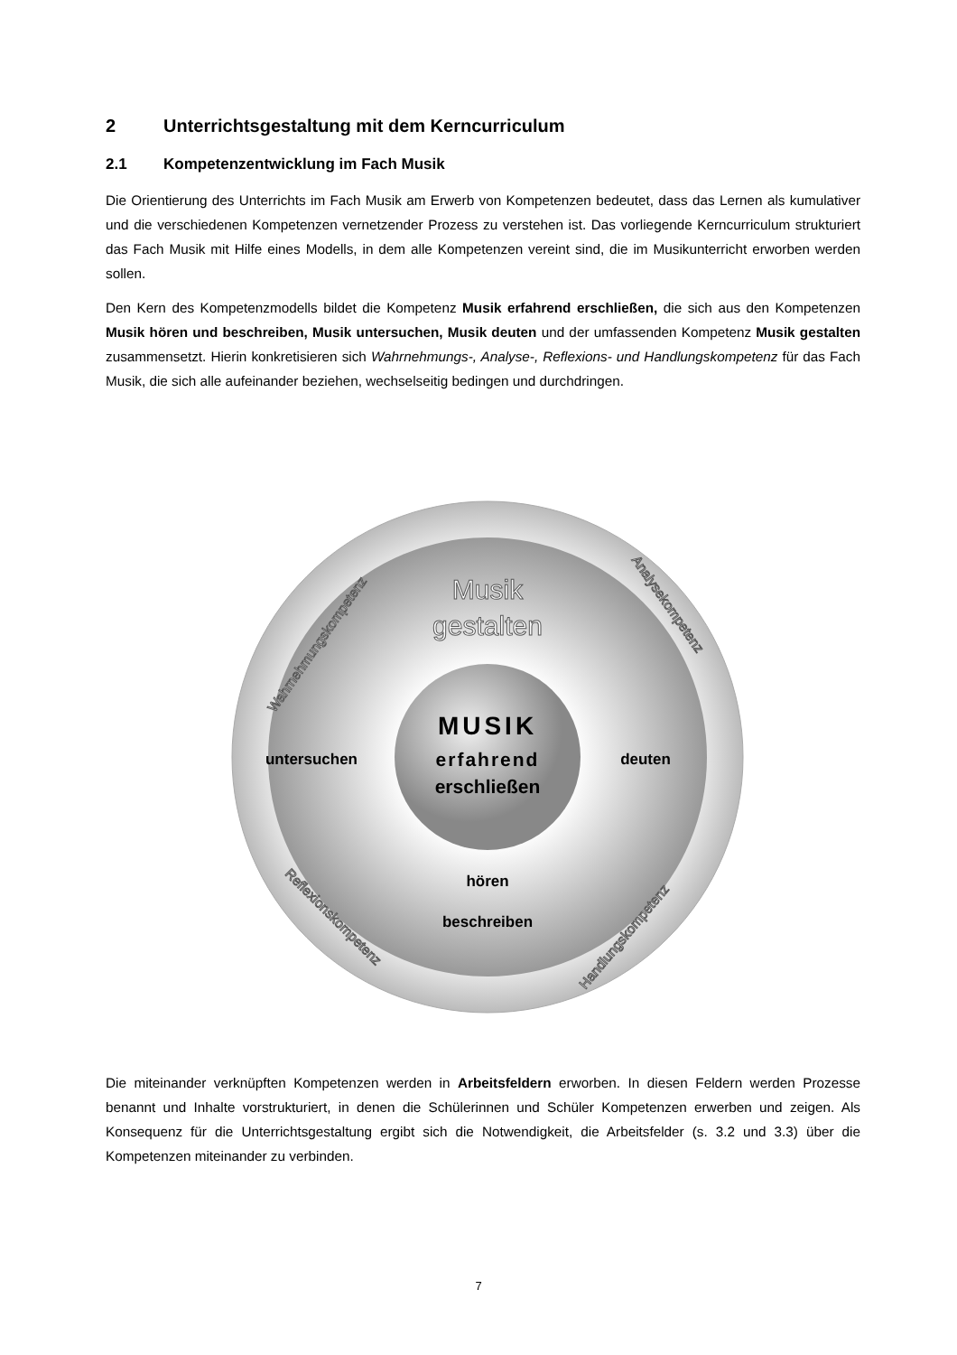2 Unterrichtsgestaltung mit dem Kerncurriculum
2.1 Kompetenzentwicklung im Fach Musik
Die Orientierung des Unterrichts im Fach Musik am Erwerb von Kompetenzen bedeutet, dass das Lernen als kumulativer und die verschiedenen Kompetenzen vernetzender Prozess zu verstehen ist. Das vorliegende Kerncurriculum strukturiert das Fach Musik mit Hilfe eines Modells, in dem alle Kompetenzen vereint sind, die im Musikunterricht erworben werden sollen.
Den Kern des Kompetenzmodells bildet die Kompetenz Musik erfahrend erschließen, die sich aus den Kompetenzen Musik hören und beschreiben, Musik untersuchen, Musik deuten und der umfassenden Kompetenz Musik gestalten zusammensetzt. Hierin konkretisieren sich Wahrnehmungs-, Analyse-, Reflexions- und Handlungskompetenz für das Fach Musik, die sich alle aufeinander beziehen, wechselseitig bedingen und durchdringen.
Musik
gestalten
MUSIK
erfahrend
erschließen
untersuchen
deuten
hören
beschreiben
Wahrnehmungskompetenz
Analysekompetenz
Reflexionskompetenz
Handlungskompetenz
Die miteinander verknüpften Kompetenzen werden in Arbeitsfeldern erworben. In diesen Feldern werden Prozesse benannt und Inhalte vorstrukturiert, in denen die Schülerinnen und Schüler Kompetenzen erwerben und zeigen. Als Konsequenz für die Unterrichtsgestaltung ergibt sich die Notwendigkeit, die Arbeitsfelder (s. 3.2 und 3.3) über die Kompetenzen miteinander zu verbinden.
7